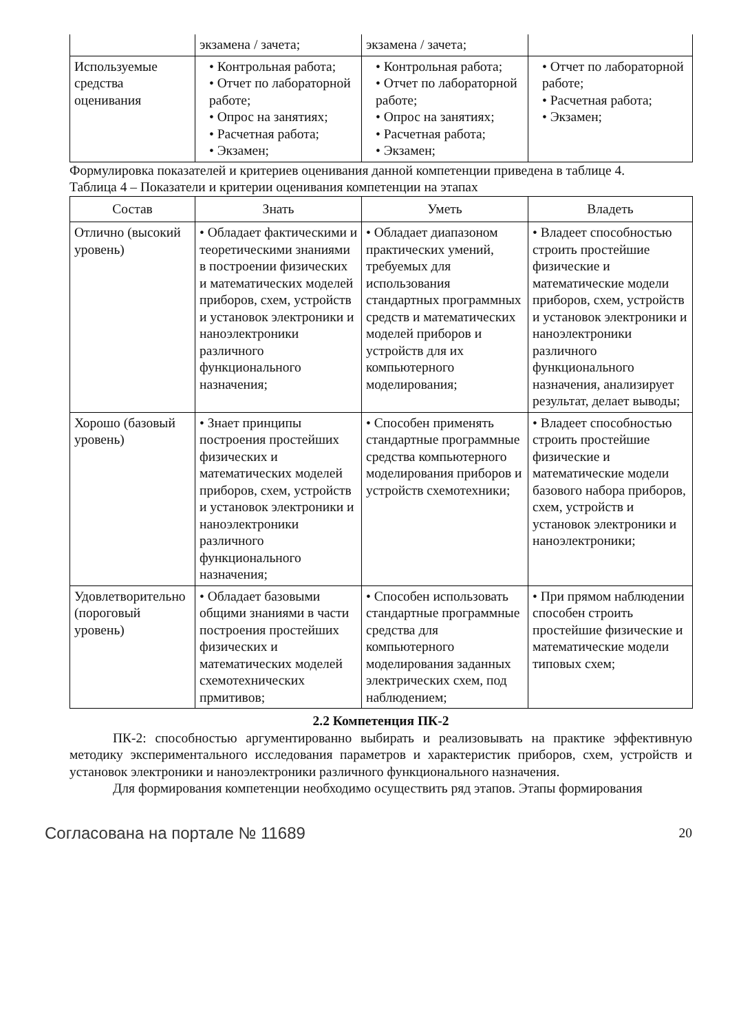| | экзамена / зачета; | экзамена / зачета; | |
| Используемые средства оценивания | • Контрольная работа; • Отчет по лабораторной работе; • Опрос на занятиях; • Расчетная работа; • Экзамен; | • Контрольная работа; • Отчет по лабораторной работе; • Опрос на занятиях; • Расчетная работа; • Экзамен; | • Отчет по лабораторной работе; • Расчетная работа; • Экзамен; |
Формулировка показателей и критериев оценивания данной компетенции приведена в таблице 4.
Таблица 4 – Показатели и критерии оценивания компетенции на этапах
| Состав | Знать | Уметь | Владеть |
| --- | --- | --- | --- |
| Отлично (высокий уровень) | • Обладает фактическими и теоретическими знаниями в построении физических и математических моделей приборов, схем, устройств и установок электроники и наноэлектроники различного функционального назначения; | • Обладает диапазоном практических умений, требуемых для использования стандартных программных средств и математических моделей приборов и устройств для их компьютерного моделирования; | • Владеет способностью строить простейшие физические и математические модели приборов, схем, устройств и установок электроники и наноэлектроники различного функционального назначения, анализирует результат, делает выводы; |
| Хорошо (базовый уровень) | • Знает принципы построения простейших физических и математических моделей приборов, схем, устройств и установок электроники и наноэлектроники различного функционального назначения; | • Способен применять стандартные программные средства компьютерного моделирования приборов и устройств схемотехники; | • Владеет способностью строить простейшие физические и математические модели базового набора приборов, схем, устройств и установок электроники и наноэлектроники; |
| Удовлетворительно (пороговый уровень) | • Обладает базовыми общими знаниями в части построения простейших физических и математических моделей схемотехнических прмитивов; | • Способен использовать стандартные программные средства для компьютерного моделирования заданных электрических схем, под наблюдением; | • При прямом наблюдении способен строить простейшие физические и математические модели типовых схем; |
2.2 Компетенция ПК-2
ПК-2: способностью аргументированно выбирать и реализовывать на практике эффективную методику экспериментального исследования параметров и характеристик приборов, схем, устройств и установок электроники и наноэлектроники различного функционального назначения.
Для формирования компетенции необходимо осуществить ряд этапов. Этапы формирования
Согласована на портале № 11689 20